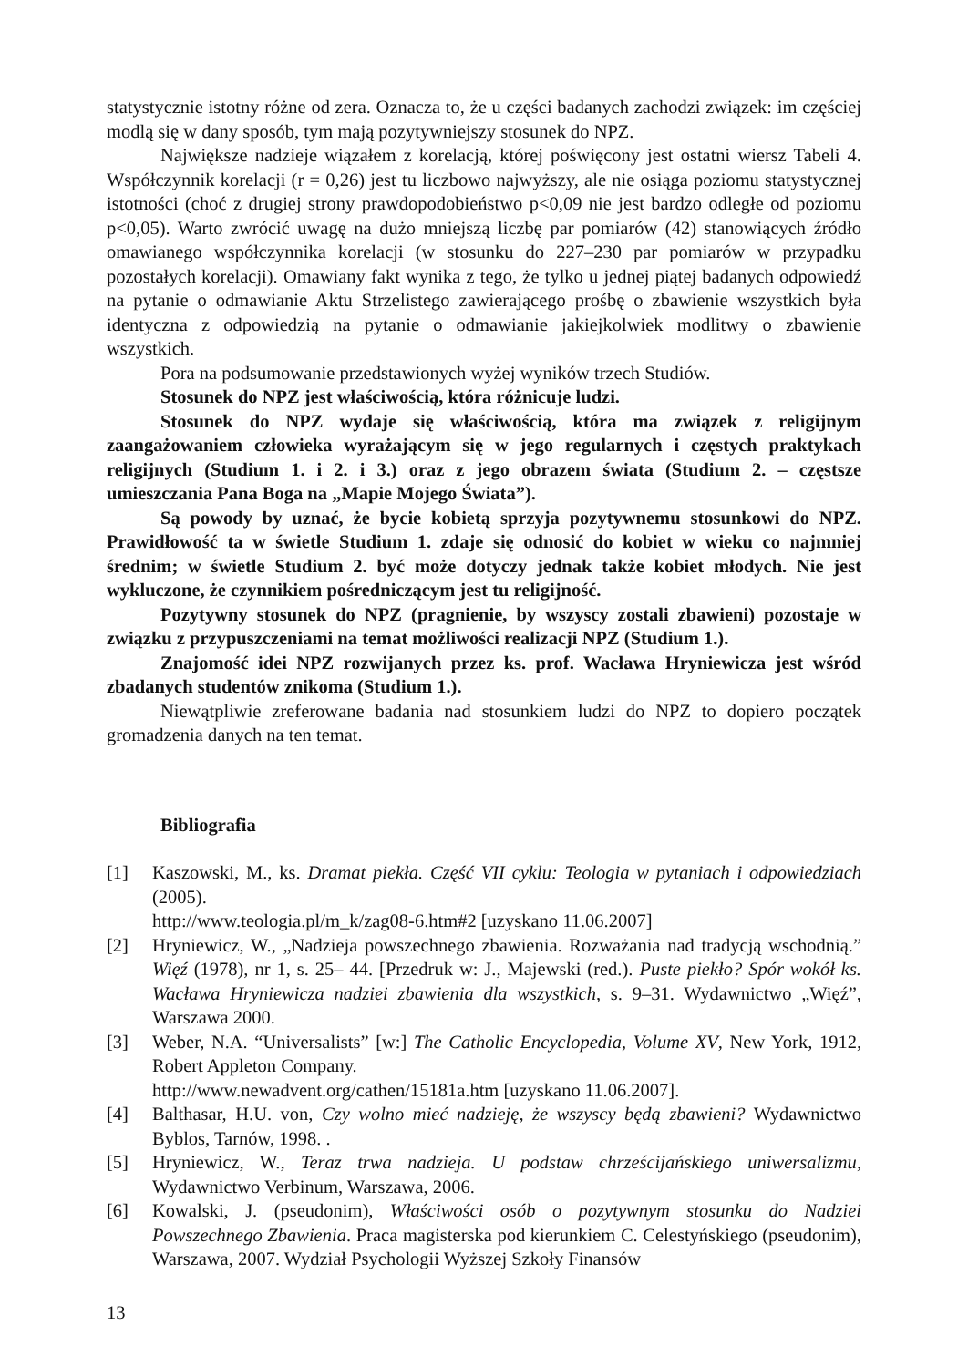statystycznie istotny różne od zera. Oznacza to, że u części badanych zachodzi związek: im częściej modlą się w dany sposób, tym mają pozytywniejszy stosunek do NPZ.
Największe nadzieje wiązałem z korelacją, której poświęcony jest ostatni wiersz Tabeli 4. Współczynnik korelacji (r = 0,26) jest tu liczbowo najwyższy, ale nie osiąga poziomu statystycznej istotności (choć z drugiej strony prawdopodobieństwo p<0,09 nie jest bardzo odległe od poziomu p<0,05). Warto zwrócić uwagę na dużo mniejszą liczbę par pomiarów (42) stanowiących źródło omawianego współczynnika korelacji (w stosunku do 227–230 par pomiarów w przypadku pozostałych korelacji). Omawiany fakt wynika z tego, że tylko u jednej piątej badanych odpowiedź na pytanie o odmawianie Aktu Strzelistego zawierającego prośbę o zbawienie wszystkich była identyczna z odpowiedzią na pytanie o odmawianie jakiejkolwiek modlitwy o zbawienie wszystkich.
Pora na podsumowanie przedstawionych wyżej wyników trzech Studiów.
Stosunek do NPZ jest właściwością, która różnicuje ludzi.
Stosunek do NPZ wydaje się właściwością, która ma związek z religijnym zaangażowaniem człowieka wyrażającym się w jego regularnych i częstych praktykach religijnych (Studium 1. i 2. i 3.) oraz z jego obrazem świata (Studium 2. – częstsze umieszczania Pana Boga na „Mapie Mojego Świata”).
Są powody by uznać, że bycie kobietą sprzyja pozytywnemu stosunkowi do NPZ. Prawidłowość ta w świetle Studium 1. zdaje się odnosić do kobiet w wieku co najmniej średnim; w świetle Studium 2. być może dotyczy jednak także kobiet młodych. Nie jest wykluczone, że czynnikiem pośredniczącym jest tu religijność.
Pozytywny stosunek do NPZ (pragnienie, by wszyscy zostali zbawieni) pozostaje w związku z przypuszczeniami na temat możliwości realizacji NPZ (Studium 1.).
Znajomość idei NPZ rozwijanych przez ks. prof. Wacława Hryniewicza jest wśród zbadanych studentów znikoma (Studium 1.).
Niewątpliwie zreferowane badania nad stosunkiem ludzi do NPZ to dopiero początek gromadzenia danych na ten temat.
Bibliografia
[1] Kaszowski, M., ks. Dramat piekła. Część VII cyklu: Teologia w pytaniach i odpowiedziach (2005).
http://www.teologia.pl/m_k/zag08-6.htm#2 [uzyskano 11.06.2007]
[2] Hryniewicz, W., „Nadzieja powszechnego zbawienia. Rozważania nad tradycją wschodnią.” Więź (1978), nr 1, s. 25– 44. [Przedruk w: J., Majewski (red.). Puste piekło? Spór wokół ks. Wacława Hryniewicza nadziei zbawienia dla wszystkich, s. 9–31. Wydawnictwo „Więź”, Warszawa 2000.
[3] Weber, N.A. “Universalists” [w:] The Catholic Encyclopedia, Volume XV, New York, 1912, Robert Appleton Company.
http://www.newadvent.org/cathen/15181a.htm [uzyskano 11.06.2007].
[4] Balthasar, H.U. von, Czy wolno mieć nadzieję, że wszyscy będą zbawieni? Wydawnictwo Byblos, Tarnów, 1998. .
[5] Hryniewicz, W., Teraz trwa nadzieja. U podstaw chrześcijańskiego uniwersalizmu, Wydawnictwo Verbinum, Warszawa, 2006.
[6] Kowalski, J. (pseudonim), Właściwości osób o pozytywnym stosunku do Nadziei Powszechnego Zbawienia. Praca magisterska pod kierunkiem C. Celestyńskiego (pseudonim), Warszawa, 2007. Wydział Psychologii Wyższej Szkoły Finansów
13